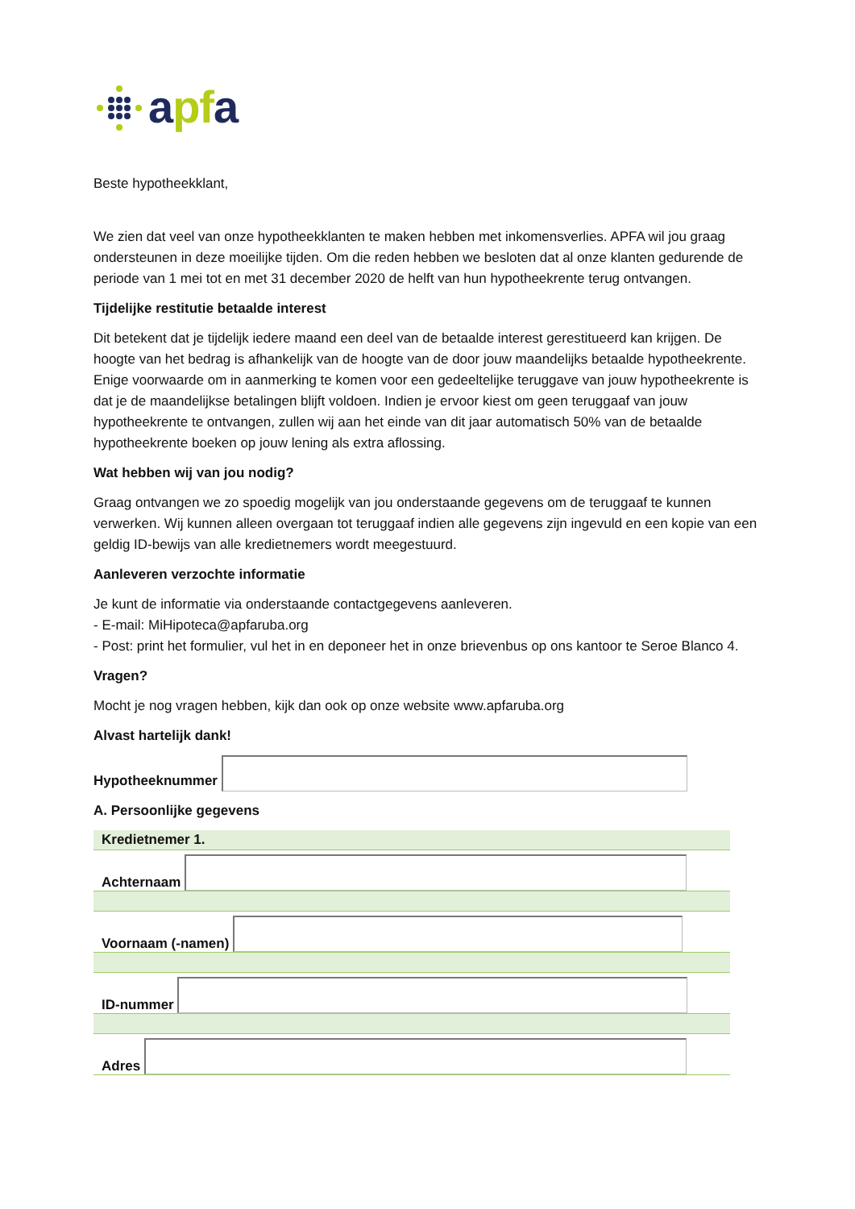apfa
Beste hypotheekklant,
We zien dat veel van onze hypotheekklanten te maken hebben met inkomensverlies. APFA wil jou graag ondersteunen in deze moeilijke tijden. Om die reden hebben we besloten dat al onze klanten gedurende de periode van 1 mei tot en met 31 december 2020 de helft van hun hypotheekrente terug ontvangen.
Tijdelijke restitutie betaalde interest
Dit betekent dat je tijdelijk iedere maand een deel van de betaalde interest gerestitueerd kan krijgen. De hoogte van het bedrag is afhankelijk van de hoogte van de door jouw maandelijks betaalde hypotheekrente. Enige voorwaarde om in aanmerking te komen voor een gedeeltelijke teruggave van jouw hypotheekrente is dat je de maandelijkse betalingen blijft voldoen. Indien je ervoor kiest om geen teruggaaf van jouw hypotheekrente te ontvangen, zullen wij aan het einde van dit jaar automatisch 50% van de betaalde hypotheekrente boeken op jouw lening als extra aflossing.
Wat hebben wij van jou nodig?
Graag ontvangen we zo spoedig mogelijk van jou onderstaande gegevens om de teruggaaf te kunnen verwerken. Wij kunnen alleen overgaan tot teruggaaf indien alle gegevens zijn ingevuld en een kopie van een geldig ID-bewijs van alle kredietnemers wordt meegestuurd.
Aanleveren verzochte informatie
Je kunt de informatie via onderstaande contactgegevens aanleveren.
- E-mail: MiHipoteca@apfaruba.org
- Post: print het formulier, vul het in en deponeer het in onze brievenbus op ons kantoor te Seroe Blanco 4.
Vragen?
Mocht je nog vragen hebben, kijk dan ook op onze website www.apfaruba.org
Alvast hartelijk dank!
Hypotheeknummer
A. Persoonlijke gegevens
| Kredietnemer 1. |
| Achternaam |
| Voornaam (-namen) |
| ID-nummer |
| Adres |